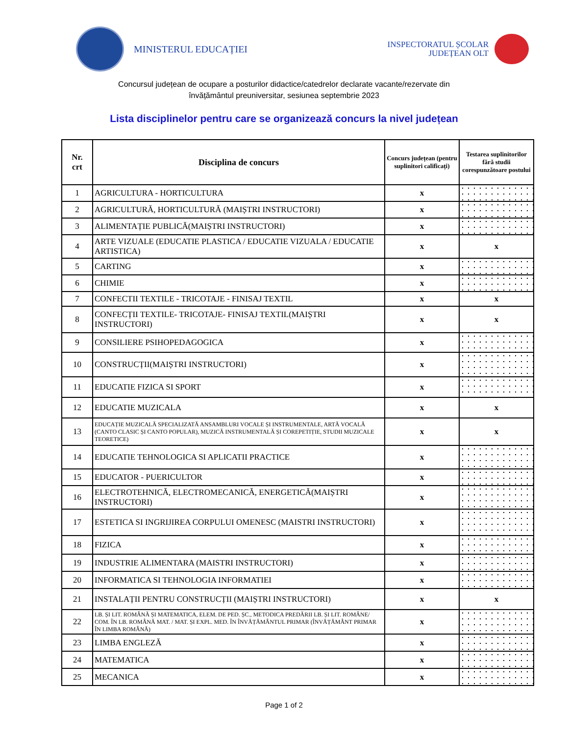MINISTERUL EDUCAȚIEI
INSPECTORATUL ȘCOLAR
JUDEȚEAN OLT
Concursul județean de ocupare a posturilor didactice/catedrelor declarate vacante/rezervate din
învățământul preuniversitar, sesiunea septembrie 2023
Lista disciplinelor pentru care se organizează concurs la nivel județean
| Nr. crt | Disciplina de concurs | Concurs județean (pentru suplinitori calificați) | Testarea suplinitorilor fără studii corespunzătoare postului |
| --- | --- | --- | --- |
| 1 | AGRICULTURA - HORTICULTURA | x | |
| 2 | AGRICULTURĂ, HORTICULTURĂ (MAIȘTRI INSTRUCTORI) | x | |
| 3 | ALIMENTAȚIE PUBLICĂ(MAIȘTRI INSTRUCTORI) | x | |
| 4 | ARTE VIZUALE (EDUCATIE PLASTICA / EDUCATIE VIZUALA / EDUCATIE ARTISTICA) | x | x |
| 5 | CARTING | x | |
| 6 | CHIMIE | x | |
| 7 | CONFECTII TEXTILE - TRICOTAJE - FINISAJ TEXTIL | x | x |
| 8 | CONFECȚII TEXTILE- TRICOTAJE- FINISAJ TEXTIL(MAIȘTRI INSTRUCTORI) | x | x |
| 9 | CONSILIERE PSIHOPEDAGOGICA | x | |
| 10 | CONSTRUCȚII(MAIȘTRI INSTRUCTORI) | x | |
| 11 | EDUCATIE FIZICA SI SPORT | x | |
| 12 | EDUCATIE MUZICALA | x | x |
| 13 | EDUCAȚIE MUZICALĂ SPECIALIZATĂ ANSAMBLURI VOCALE ȘI INSTRUMENTALE, ARTĂ VOCALĂ (CANTO CLASIC ȘI CANTO POPULAR), MUZICĂ INSTRUMENTALĂ ȘI COREPETIȚIE, STUDII MUZICALE TEORETICE) | x | x |
| 14 | EDUCATIE TEHNOLOGICA SI APLICATII PRACTICE | x | |
| 15 | EDUCATOR - PUERICULTOR | x | |
| 16 | ELECTROTEHNICĂ, ELECTROMECANICĂ, ENERGETICĂ(MAIȘTRI INSTRUCTORI) | x | |
| 17 | ESTETICA SI INGRIJIREA CORPULUI OMENESC (MAISTRI INSTRUCTORI) | x | |
| 18 | FIZICA | x | |
| 19 | INDUSTRIE ALIMENTARA (MAISTRI INSTRUCTORI) | x | |
| 20 | INFORMATICA SI TEHNOLOGIA INFORMATIEI | x | |
| 21 | INSTALAȚII PENTRU CONSTRUCȚII (MAIȘTRI INSTRUCTORI) | x | x |
| 22 | LB. ȘI LIT. ROMÂNĂ ȘI MATEMATICA, ELEM. DE PED. ȘC., METODICA PREDĂRII LB. ȘI LIT. ROMÂNE/ COM. ÎN LB. ROMÂNĂ MAT. / MAT. ȘI EXPL. MED. ÎN ÎNVĂȚĂMÂNTUL PRIMAR (ÎNVĂȚĂMÂNT PRIMAR ÎN LIMBA ROMÂNĂ) | x | |
| 23 | LIMBA ENGLEZĂ | x | |
| 24 | MATEMATICA | x | |
| 25 | MECANICA | x | |
Page 1 of 2